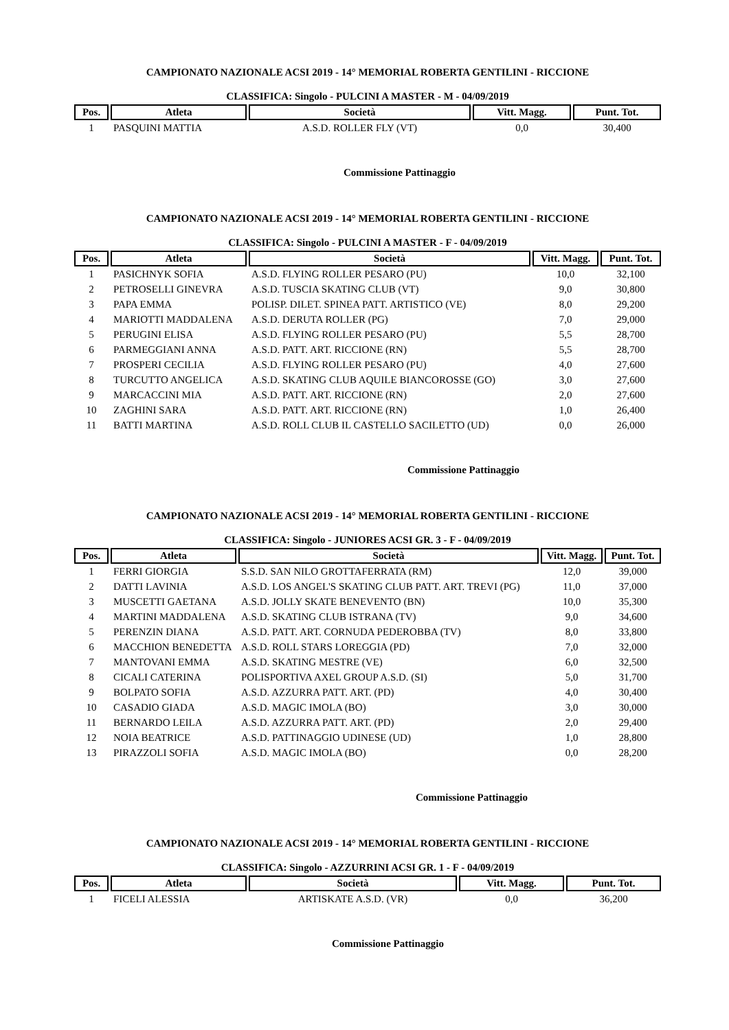CAMPIONATO NAZIONALE ACSI 2019 - 14° MEMORIAL ROBERTA GENTILINI - RICCIONE
CLASSIFICA: Singolo - PULCINI A MASTER - M - 04/09/2019
| Pos. | Atleta | Società | Vitt. Magg. | Punt. Tot. |
| --- | --- | --- | --- | --- |
| 1 | PASQUINI MATTIA | A.S.D. ROLLER FLY (VT) | 0,0 | 30,400 |
Commissione Pattinaggio
CAMPIONATO NAZIONALE ACSI 2019 - 14° MEMORIAL ROBERTA GENTILINI - RICCIONE
CLASSIFICA: Singolo - PULCINI A MASTER - F - 04/09/2019
| Pos. | Atleta | Società | Vitt. Magg. | Punt. Tot. |
| --- | --- | --- | --- | --- |
| 1 | PASICHNYK SOFIA | A.S.D. FLYING ROLLER PESARO (PU) | 10,0 | 32,100 |
| 2 | PETROSELLI GINEVRA | A.S.D. TUSCIA SKATING CLUB (VT) | 9,0 | 30,800 |
| 3 | PAPA EMMA | POLISP. DILET. SPINEA PATT. ARTISTICO (VE) | 8,0 | 29,200 |
| 4 | MARIOTTI MADDALENA | A.S.D. DERUTA ROLLER (PG) | 7,0 | 29,000 |
| 5 | PERUGINI ELISA | A.S.D. FLYING ROLLER PESARO (PU) | 5,5 | 28,700 |
| 6 | PARMEGGIANI ANNA | A.S.D. PATT. ART. RICCIONE (RN) | 5,5 | 28,700 |
| 7 | PROSPERI CECILIA | A.S.D. FLYING ROLLER PESARO (PU) | 4,0 | 27,600 |
| 8 | TURCUTTO ANGELICA | A.S.D. SKATING CLUB AQUILE BIANCOROSSE (GO) | 3,0 | 27,600 |
| 9 | MARCACCINI MIA | A.S.D. PATT. ART. RICCIONE (RN) | 2,0 | 27,600 |
| 10 | ZAGHINI SARA | A.S.D. PATT. ART. RICCIONE (RN) | 1,0 | 26,400 |
| 11 | BATTI MARTINA | A.S.D. ROLL CLUB IL CASTELLO SACILETTO (UD) | 0,0 | 26,000 |
Commissione Pattinaggio
CAMPIONATO NAZIONALE ACSI 2019 - 14° MEMORIAL ROBERTA GENTILINI - RICCIONE
CLASSIFICA: Singolo - JUNIORES ACSI GR. 3 - F - 04/09/2019
| Pos. | Atleta | Società | Vitt. Magg. | Punt. Tot. |
| --- | --- | --- | --- | --- |
| 1 | FERRI GIORGIA | S.S.D. SAN NILO GROTTAFERRATA (RM) | 12,0 | 39,000 |
| 2 | DATTI LAVINIA | A.S.D. LOS ANGEL'S SKATING CLUB PATT. ART. TREVI (PG) | 11,0 | 37,000 |
| 3 | MUSCETTI GAETANA | A.S.D. JOLLY SKATE BENEVENTO (BN) | 10,0 | 35,300 |
| 4 | MARTINI MADDALENA | A.S.D. SKATING CLUB ISTRANA (TV) | 9,0 | 34,600 |
| 5 | PERENZIN DIANA | A.S.D. PATT. ART. CORNUDA PEDEROBBA (TV) | 8,0 | 33,800 |
| 6 | MACCHION BENEDETTA | A.S.D. ROLL STARS LOREGGIA (PD) | 7,0 | 32,000 |
| 7 | MANTOVANI EMMA | A.S.D. SKATING MESTRE (VE) | 6,0 | 32,500 |
| 8 | CICALI CATERINA | POLISPORTIVA AXEL GROUP A.S.D. (SI) | 5,0 | 31,700 |
| 9 | BOLPATO SOFIA | A.S.D. AZZURRA PATT. ART. (PD) | 4,0 | 30,400 |
| 10 | CASADIO GIADA | A.S.D. MAGIC IMOLA (BO) | 3,0 | 30,000 |
| 11 | BERNARDO LEILA | A.S.D. AZZURRA PATT. ART. (PD) | 2,0 | 29,400 |
| 12 | NOIA BEATRICE | A.S.D. PATTINAGGIO UDINESE (UD) | 1,0 | 28,800 |
| 13 | PIRAZZOLI SOFIA | A.S.D. MAGIC IMOLA (BO) | 0,0 | 28,200 |
Commissione Pattinaggio
CAMPIONATO NAZIONALE ACSI 2019 - 14° MEMORIAL ROBERTA GENTILINI - RICCIONE
CLASSIFICA: Singolo - AZZURRINI ACSI GR. 1 - F - 04/09/2019
| Pos. | Atleta | Società | Vitt. Magg. | Punt. Tot. |
| --- | --- | --- | --- | --- |
| 1 | FICELI ALESSIA | ARTISKATE A.S.D. (VR) | 0,0 | 36,200 |
Commissione Pattinaggio